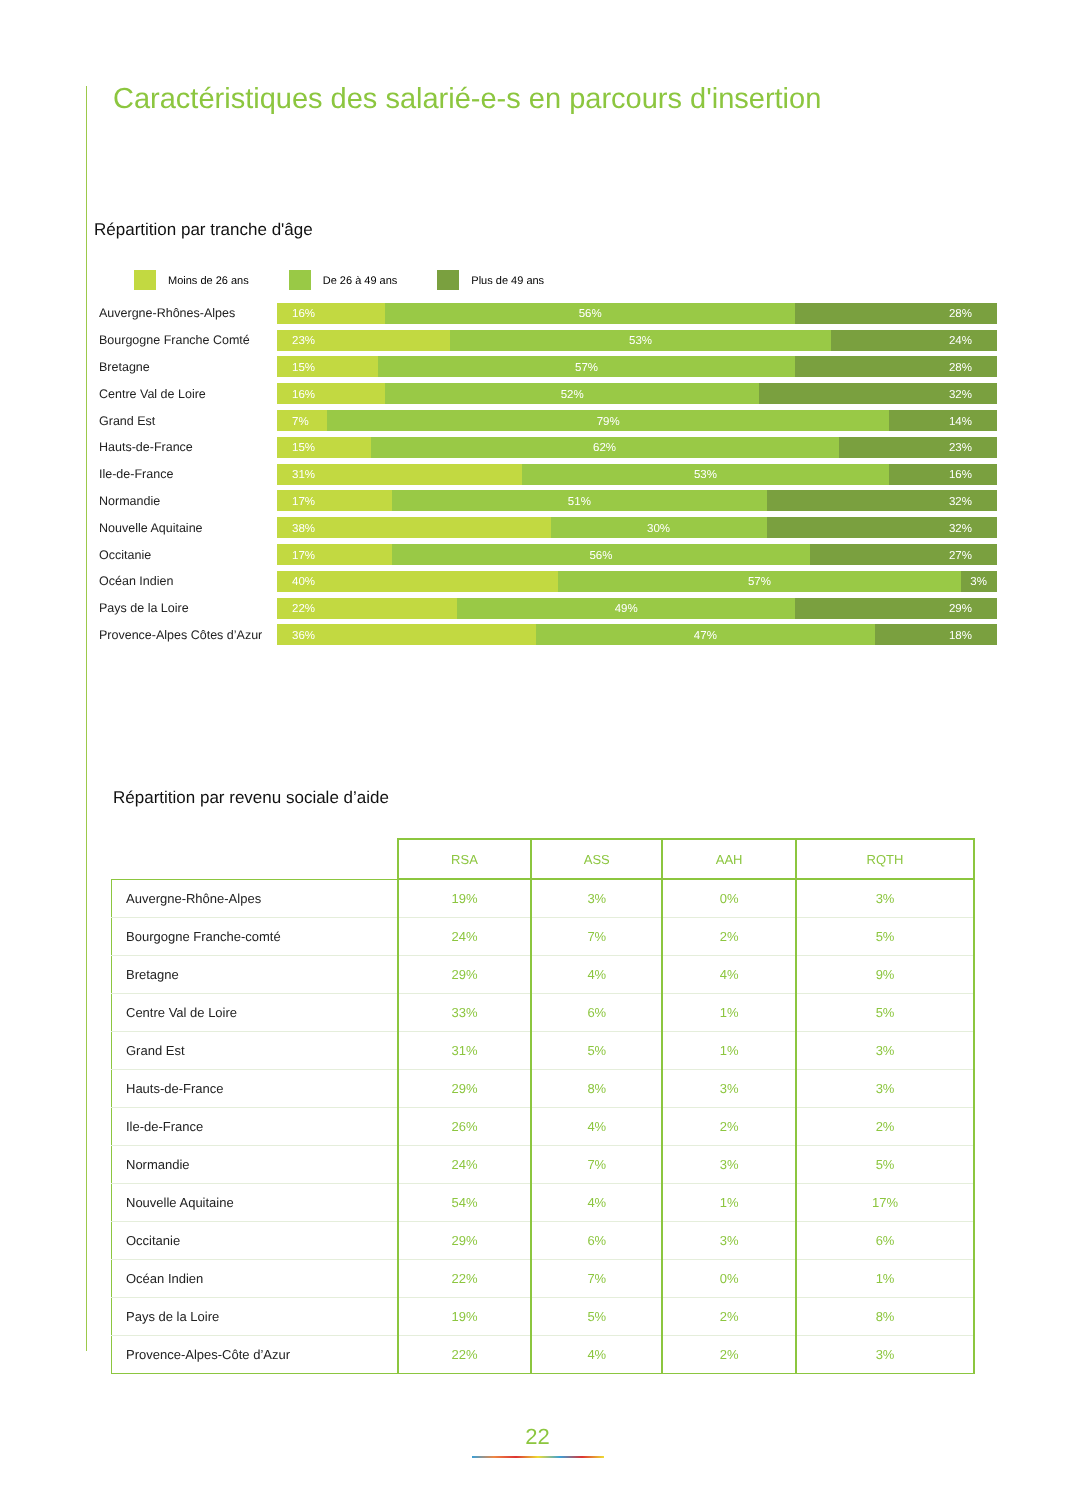Caractéristiques des salarié-e-s en parcours d'insertion
Répartition par tranche d'âge
Moins de 26 ans De 26 à 49 ans Plus de 49 ans
Auvergne-Rhônes-Alpes
16% 56% 28%
Bourgogne Franche Comté
23% 53% 24%
Bretagne
15% 57% 28%
Centre Val de Loire
16% 52% 32%
Grand Est
7% 79% 14%
Hauts-de-France
15% 62% 23%
Ile-de-France
31% 53% 16%
Normandie
17% 51% 32%
Nouvelle Aquitaine
38% 30% 32%
Occitanie
17% 56% 27%
Océan Indien
40% 57% 3%
Pays de la Loire
22% 49% 29%
Provence-Alpes Côtes d’Azur
36% 47% 18%
Répartition par revenu sociale d’aide
| | RSA | ASS | AAH | RQTH |
| --- | --- | --- | --- | --- |
| Auvergne-Rhône-Alpes | 19% | 3% | 0% | 3% |
| Bourgogne Franche-comté | 24% | 7% | 2% | 5% |
| Bretagne | 29% | 4% | 4% | 9% |
| Centre Val de Loire | 33% | 6% | 1% | 5% |
| Grand Est | 31% | 5% | 1% | 3% |
| Hauts-de-France | 29% | 8% | 3% | 3% |
| Ile-de-France | 26% | 4% | 2% | 2% |
| Normandie | 24% | 7% | 3% | 5% |
| Nouvelle Aquitaine | 54% | 4% | 1% | 17% |
| Occitanie | 29% | 6% | 3% | 6% |
| Océan Indien | 22% | 7% | 0% | 1% |
| Pays de la Loire | 19% | 5% | 2% | 8% |
| Provence-Alpes-Côte d’Azur | 22% | 4% | 2% | 3% |
22